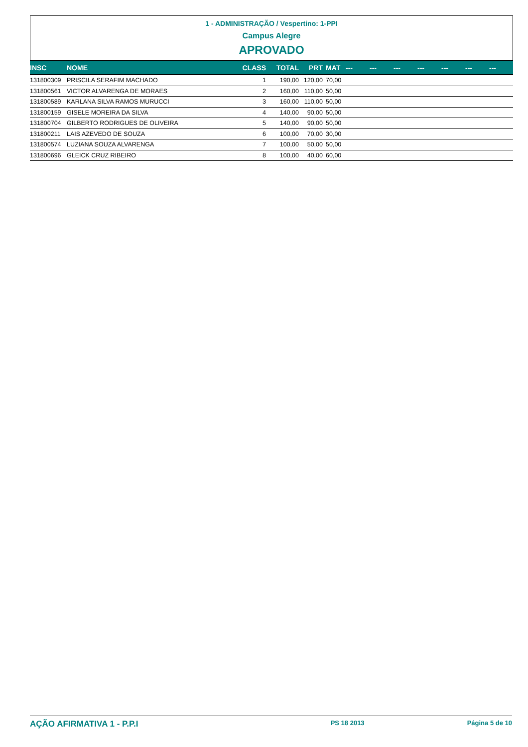1 - ADMINISTRAÇÃO / Vespertino: 1-PPI
Campus Alegre
APROVADO
| INSC | NOME | CLASS | TOTAL | PRT | MAT | --- | --- | --- | --- | --- | --- | --- |
| --- | --- | --- | --- | --- | --- | --- | --- | --- | --- | --- | --- | --- |
| 131800309 | PRISCILA SERAFIM MACHADO | 1 | 190,00 | 120,00 | 70,00 | | | | | | | |
| 131800561 | VICTOR ALVARENGA DE MORAES | 2 | 160,00 | 110,00 | 50,00 | | | | | | | |
| 131800589 | KARLANA SILVA RAMOS MURUCCI | 3 | 160,00 | 110,00 | 50,00 | | | | | | | |
| 131800159 | GISELE MOREIRA DA SILVA | 4 | 140,00 | 90,00 | 50,00 | | | | | | | |
| 131800704 | GILBERTO RODRIGUES DE OLIVEIRA | 5 | 140,00 | 90,00 | 50,00 | | | | | | | |
| 131800211 | LAIS AZEVEDO DE SOUZA | 6 | 100,00 | 70,00 | 30,00 | | | | | | | |
| 131800574 | LUZIANA SOUZA ALVARENGA | 7 | 100,00 | 50,00 | 50,00 | | | | | | | |
| 131800696 | GLEICK CRUZ RIBEIRO | 8 | 100,00 | 40,00 | 60,00 | | | | | | | |
AÇÃO AFIRMATIVA 1 - P.P.I PS 18 2013 Página 5 de 10